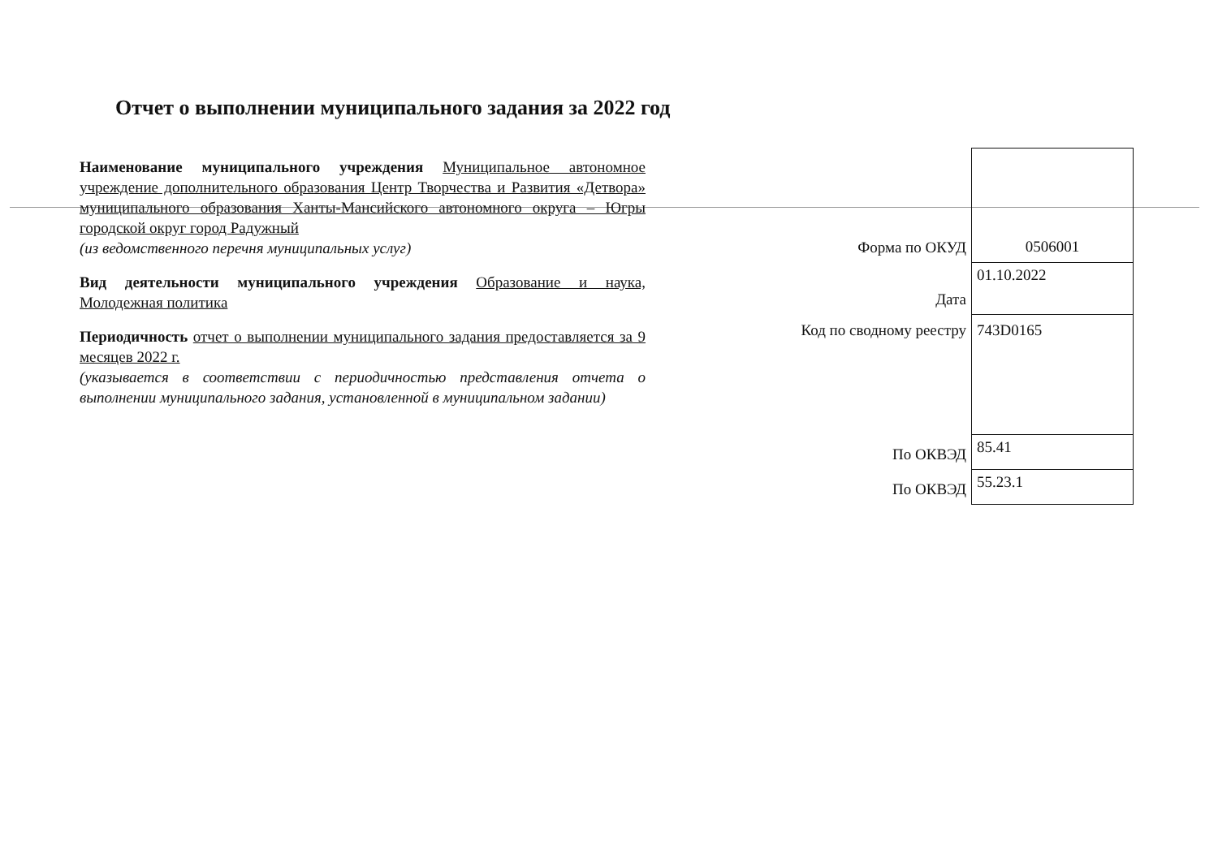Отчет о выполнении муниципального задания за 2022 год
Наименование муниципального учреждения Муниципальное автономное учреждение дополнительного образования Центр Творчества и Развития «Детвора» муниципального образования Ханты-Мансийского автономного округа – Югры городской округ город Радужный
(из ведомственного перечня муниципальных услуг)
Вид деятельности муниципального учреждения Образование и наука, Молодежная политика
Периодичность отчет о выполнении муниципального задания предоставляется за 9 месяцев 2022 г.
(указывается в соответствии с периодичностью представления отчета о выполнении муниципального задания, установленной в муниципальном задании)
| Форма по ОКУД | 0506001 |
| Дата | 01.10.2022 |
| Код по сводному реестру | 743D0165 |
| По ОКВЭД | 85.41 |
| По ОКВЭД | 55.23.1 |